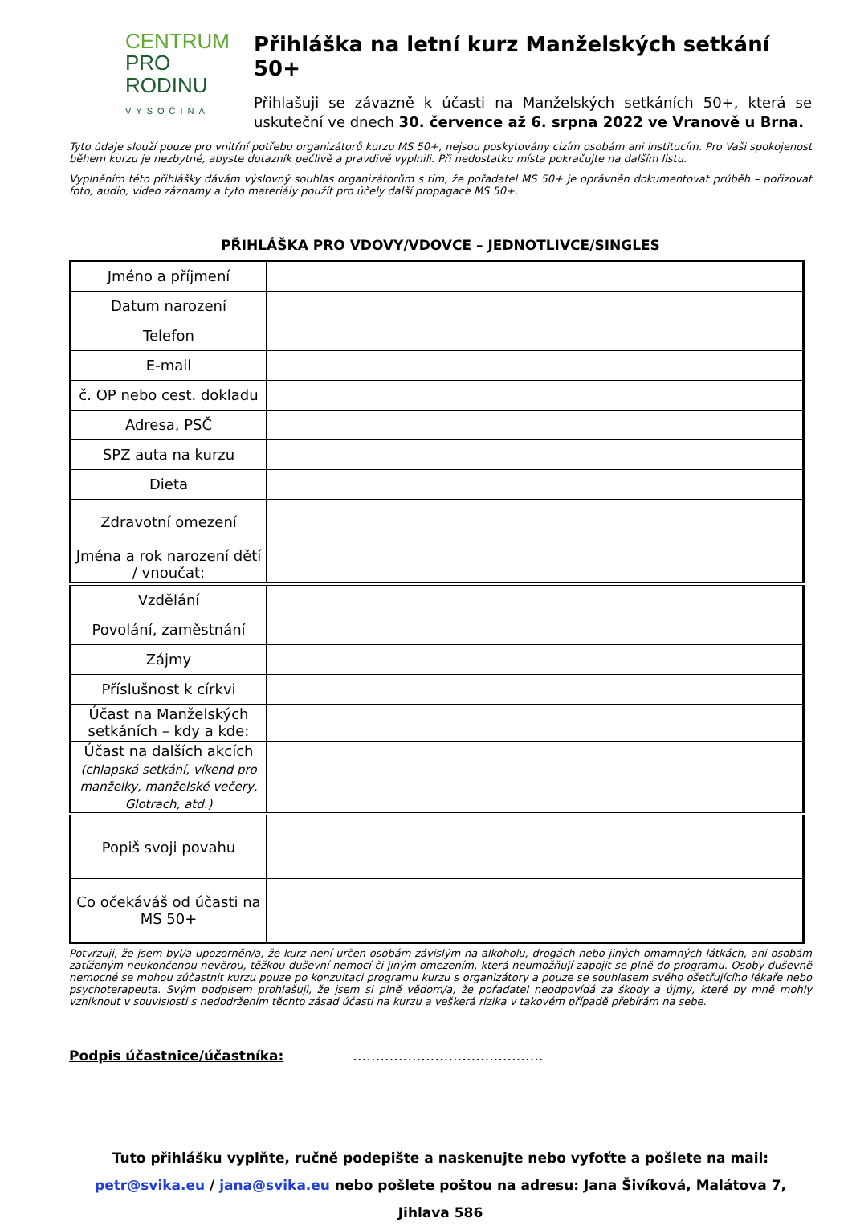CENTRUM
PRO RODINU
VYSOČINA
Přihláška na letní kurz Manželských setkání 50+
Přihlašuji se závazně k účasti na Manželských setkáních 50+, která se uskuteční ve dnech 30. července až 6. srpna 2022 ve Vranově u Brna.
Tyto údaje slouží pouze pro vnitřní potřebu organizátorů kurzu MS 50+, nejsou poskytovány cizím osobám ani institucím. Pro Vaši spokojenost během kurzu je nezbytné, abyste dotazník pečlivě a pravdivě vyplnili. Při nedostatku místa pokračujte na dalším listu.
Vyplněním této přihlášky dávám výslovný souhlas organizátorům s tím, že pořadatel MS 50+ je oprávněn dokumentovat průběh – pořizovat foto, audio, video záznamy a tyto materiály použít pro účely další propagace MS 50+.
PŘIHLÁŠKA PRO VDOVY/VDOVCE – JEDNOTLIVCE/SINGLES
| Jméno a příjmení | |
| Datum narození | |
| Telefon | |
| E-mail | |
| č. OP nebo cest. dokladu | |
| Adresa, PSČ | |
| SPZ auta na kurzu | |
| Dieta | |
| Zdravotní omezení | |
| Jména a rok narození dětí / vnoučat: | |
| Vzdělání | |
| Povolání, zaměstnání | |
| Zájmy | |
| Příslušnost k církvi | |
| Účast na Manželských setkáních – kdy a kde: | |
| Účast na dalších akcích (chlapská setkání, víkend pro manželky, manželské večery, Glotrach, atd.) | |
| Popiš svoji povahu | |
| Co očekáváš od účasti na MS 50+ | |
Potvrzuji, že jsem byl/a upozorněn/a, že kurz není určen osobám závislým na alkoholu, drogách nebo jiných omamných látkách, ani osobám zatíženým neukončenou nevěrou, těžkou duševní nemocí či jiným omezením, která neumožňují zapojit se plně do programu. Osoby duševně nemocné se mohou zúčastnit kurzu pouze po konzultaci programu kurzu s organizátory a pouze se souhlasem svého ošetřujícího lékaře nebo psychoterapeuta. Svým podpisem prohlašuji, že jsem si plně vědom/a, že pořadatel neodpovídá za škody a újmy, které by mně mohly vzniknout v souvislosti s nedodržením těchto zásad účasti na kurzu a veškerá rizika v takovém případě přebírám na sebe.
Podpis účastnice/účastníka: …………………………..……….
Tuto přihlášku vyplňte, ručně podepište a naskenujte nebo vyfoťte a pošlete na mail:
petr@svika.eu / jana@svika.eu nebo pošlete poštou na adresu: Jana Šivíková, Malátova 7, Jihlava 586